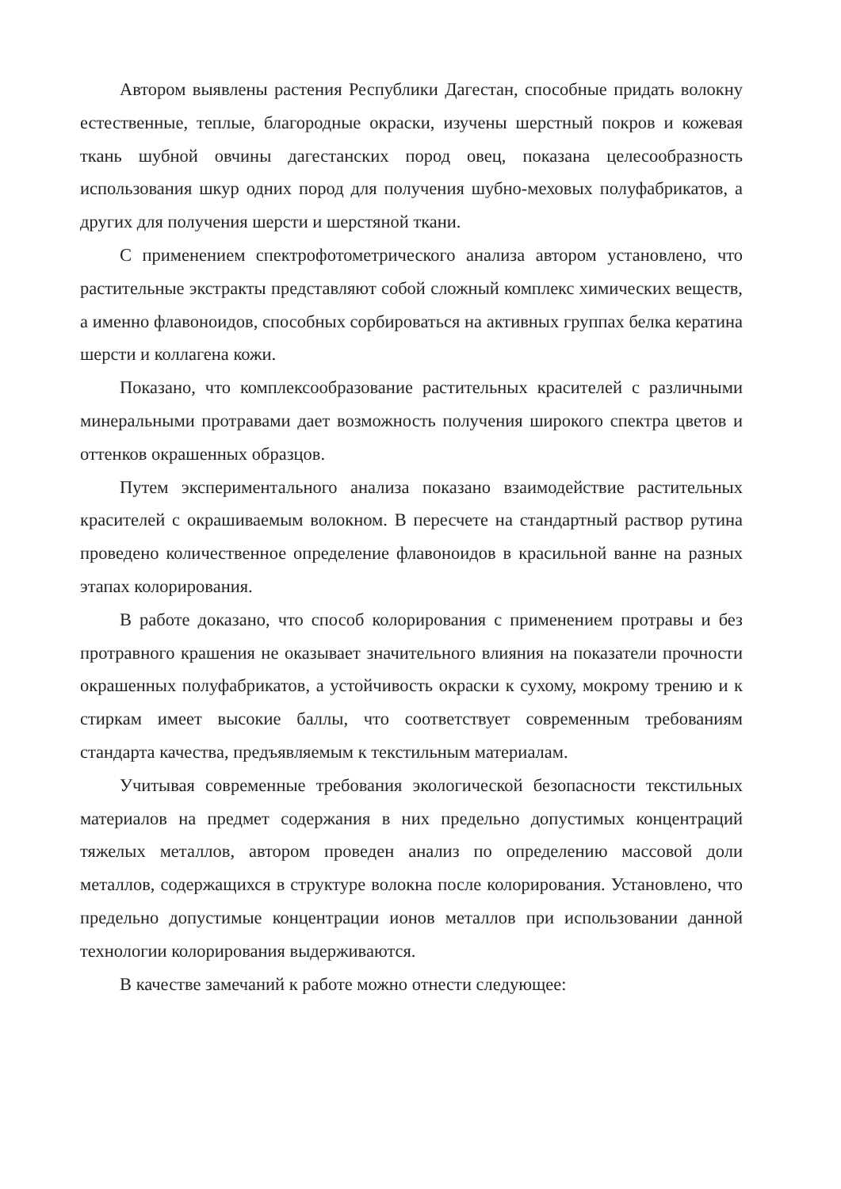Автором выявлены растения Республики Дагестан, способные придать волокну естественные, теплые, благородные окраски, изучены шерстный покров и кожевая ткань шубной овчины дагестанских пород овец, показана целесообразность использования шкур одних пород для получения шубно-меховых полуфабрикатов, а других для получения шерсти и шерстяной ткани.
С применением спектрофотометрического анализа автором установлено, что растительные экстракты представляют собой сложный комплекс химических веществ, а именно флавоноидов, способных сорбироваться на активных группах белка кератина шерсти и коллагена кожи.
Показано, что комплексообразование растительных красителей с различными минеральными протравами дает возможность получения широкого спектра цветов и оттенков окрашенных образцов.
Путем экспериментального анализа показано взаимодействие растительных красителей с окрашиваемым волокном. В пересчете на стандартный раствор рутина проведено количественное определение флавоноидов в красильной ванне на разных этапах колорирования.
В работе доказано, что способ колорирования с применением протравы и без протравного крашения не оказывает значительного влияния на показатели прочности окрашенных полуфабрикатов, а устойчивость окраски к сухому, мокрому трению и к стиркам имеет высокие баллы, что соответствует современным требованиям стандарта качества, предъявляемым к текстильным материалам.
Учитывая современные требования экологической безопасности текстильных материалов на предмет содержания в них предельно допустимых концентраций тяжелых металлов, автором проведен анализ по определению массовой доли металлов, содержащихся в структуре волокна после колорирования. Установлено, что предельно допустимые концентрации ионов металлов при использовании данной технологии колорирования выдерживаются.
В качестве замечаний к работе можно отнести следующее: